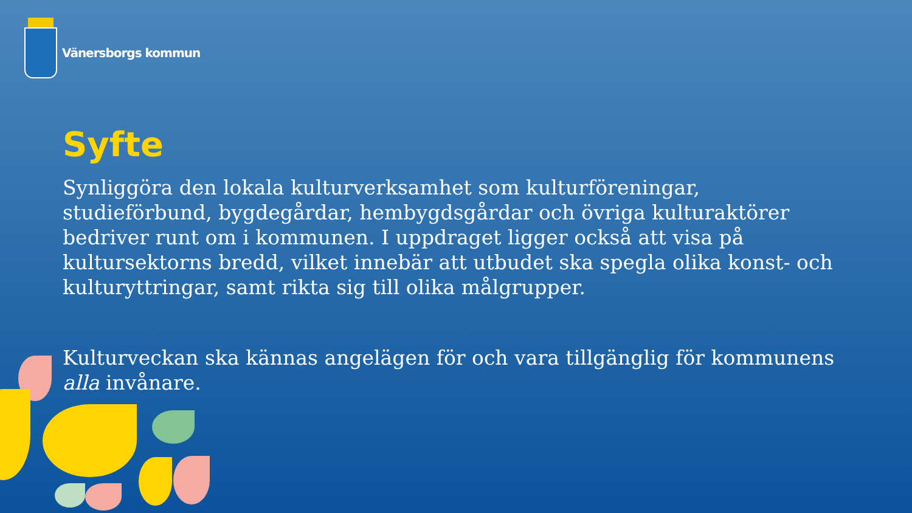Vänersborgs kommun
Syfte
Synliggöra den lokala kulturverksamhet som kulturföreningar, studieförbund, bygdegårdar, hembygdsgårdar och övriga kulturaktörer bedriver runt om i kommunen. I uppdraget ligger också att visa på kultursektorns bredd, vilket innebär att utbudet ska spegla olika konst- och kulturyttringar, samt rikta sig till olika målgrupper.
Kulturveckan ska kännas angelägen för och vara tillgänglig för kommunens alla invånare.